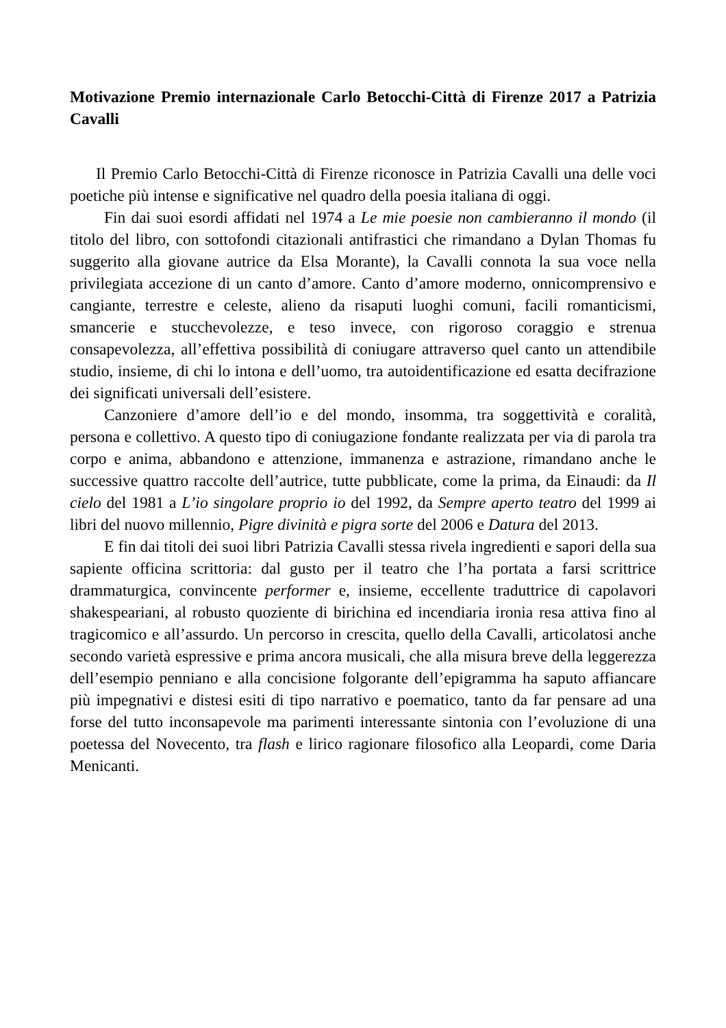Motivazione Premio internazionale Carlo Betocchi-Città di Firenze 2017 a Patrizia Cavalli
Il Premio Carlo Betocchi-Città di Firenze riconosce in Patrizia Cavalli una delle voci poetiche più intense e significative nel quadro della poesia italiana di oggi.
Fin dai suoi esordi affidati nel 1974 a Le mie poesie non cambieranno il mondo (il titolo del libro, con sottofondi citazionali antifrastici che rimandano a Dylan Thomas fu suggerito alla giovane autrice da Elsa Morante), la Cavalli connota la sua voce nella privilegiata accezione di un canto d’amore. Canto d’amore moderno, onnicomprensivo e cangiante, terrestre e celeste, alieno da risaputi luoghi comuni, facili romanticismi, smancerie e stucchevolezze, e teso invece, con rigoroso coraggio e strenua consapevolezza, all’effettiva possibilità di coniugare attraverso quel canto un attendibile studio, insieme, di chi lo intona e dell’uomo, tra autoidentificazione ed esatta decifrazione dei significati universali dell’esistere.
Canzoniere d’amore dell’io e del mondo, insomma, tra soggettività e coralità, persona e collettivo. A questo tipo di coniugazione fondante realizzata per via di parola tra corpo e anima, abbandono e attenzione, immanenza e astrazione, rimandano anche le successive quattro raccolte dell’autrice, tutte pubblicate, come la prima, da Einaudi: da Il cielo del 1981 a L’io singolare proprio io del 1992, da Sempre aperto teatro del 1999 ai libri del nuovo millennio, Pigre divinità e pigra sorte del 2006 e Datura del 2013.
E fin dai titoli dei suoi libri Patrizia Cavalli stessa rivela ingredienti e sapori della sua sapiente officina scrittoria: dal gusto per il teatro che l’ha portata a farsi scrittrice drammaturgica, convincente performer e, insieme, eccellente traduttrice di capolavori shakespeariani, al robusto quoziente di birichina ed incendiaria ironia resa attiva fino al tragicomico e all’assurdo. Un percorso in crescita, quello della Cavalli, articolatosi anche secondo varietà espressive e prima ancora musicali, che alla misura breve della leggerezza dell’esempio penniano e alla concisione folgorante dell’epigramma ha saputo affiancare più impegnativi e distesi esiti di tipo narrativo e poematico, tanto da far pensare ad una forse del tutto inconsapevole ma parimenti interessante sintonia con l’evoluzione di una poetessa del Novecento, tra flash e lirico ragionare filosofico alla Leopardi, come Daria Menicanti.